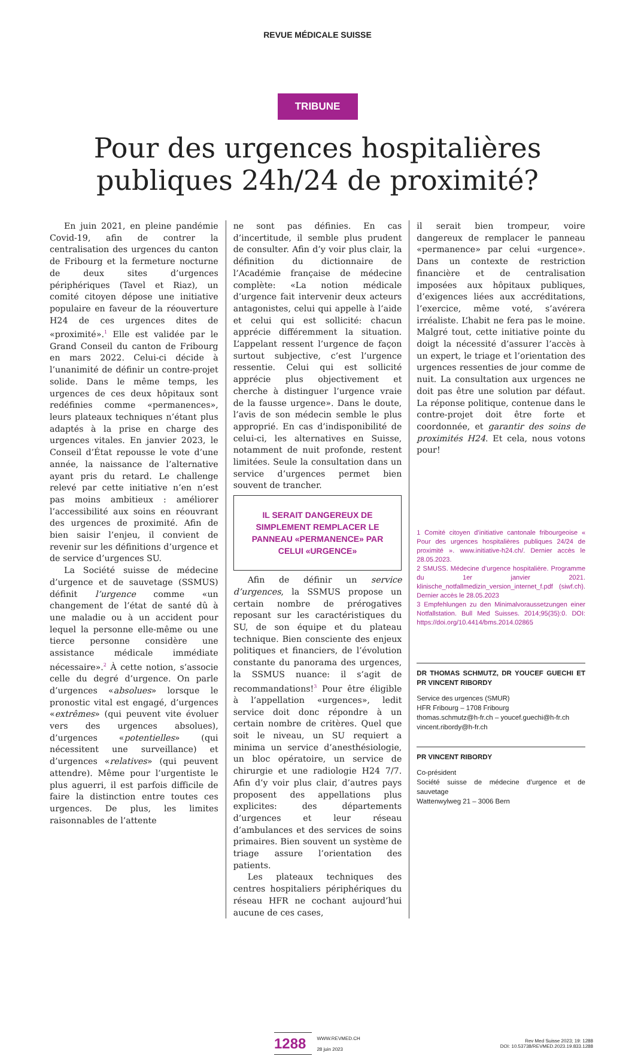REVUE MÉDICALE SUISSE
TRIBUNE
Pour des urgences hospitalières publiques 24h/24 de proximité?
En juin 2021, en pleine pandémie Covid-19, afin de contrer la centralisation des urgences du canton de Fribourg et la fermeture nocturne de deux sites d’urgences périphériques (Tavel et Riaz), un comité citoyen dépose une initiative populaire en faveur de la réouverture H24 de ces urgences dites de «proximité».<sup>1</sup> Elle est validée par le Grand Conseil du canton de Fribourg en mars 2022. Celui-ci décide à l’unanimité de définir un contre-projet solide. Dans le même temps, les urgences de ces deux hôpitaux sont redéfinies comme «permanences», leurs plateaux techniques n’étant plus adaptés à la prise en charge des urgences vitales. En janvier 2023, le Conseil d’État repousse le vote d’une année, la naissance de l’alternative ayant pris du retard. Le challenge relevé par cette initiative n’en n’est pas moins ambitieux : améliorer l’accessibilité aux soins en réouvrant des urgences de proximité. Afin de bien saisir l’enjeu, il convient de revenir sur les définitions d’urgence et de service d’urgences SU.
La Société suisse de médecine d’urgence et de sauvetage (SSMUS) définit l’urgence comme «un changement de l’état de santé dû à une maladie ou à un accident pour lequel la personne elle-même ou une tierce personne considère une assistance médicale immédiate nécessaire».<sup>2</sup> À cette notion, s’associe celle du degré d’urgence. On parle d’urgences «absolues» lorsque le pronostic vital est engagé, d’urgences «extrêmes» (qui peuvent vite évoluer vers des urgences absolues), d’urgences «potentielles» (qui nécessitent une surveillance) et d’urgences «relatives» (qui peuvent attendre). Même pour l’urgentiste le plus aguerri, il est parfois difficile de faire la distinction entre toutes ces urgences. De plus, les limites raisonnables de l’attente
ne sont pas définies. En cas d’incertitude, il semble plus prudent de consulter. Afin d’y voir plus clair, la définition du dictionnaire de l’Académie française de médecine complète: «La notion médicale d’urgence fait intervenir deux acteurs antagonistes, celui qui appelle à l’aide et celui qui est sollicité: chacun apprécie différemment la situation. L’appelant ressent l’urgence de façon surtout subjective, c’est l’urgence ressentie. Celui qui est sollicité apprécie plus objectivement et cherche à distinguer l’urgence vraie de la fausse urgence». Dans le doute, l’avis de son médecin semble le plus approprié. En cas d’indisponibilité de celui-ci, les alternatives en Suisse, notamment de nuit profonde, restent limitées. Seule la consultation dans un service d’urgences permet bien souvent de trancher.
IL SERAIT DANGEREUX DE SIMPLEMENT REMPLACER LE PANNEAU «PERMANENCE» PAR CELUI «URGENCE»
Afin de définir un service d’urgences, la SSMUS propose un certain nombre de prérogatives reposant sur les caractéristiques du SU, de son équipe et du plateau technique. Bien consciente des enjeux politiques et financiers, de l’évolution constante du panorama des urgences, la SSMUS nuance: il s’agit de recommandations!<sup>3</sup> Pour être éligible à l’appellation «urgences», ledit service doit donc répondre à un certain nombre de critères. Quel que soit le niveau, un SU requiert a minima un service d’anesthésiologie, un bloc opératoire, un service de chirurgie et une radiologie H24 7/7. Afin d’y voir plus clair, d’autres pays proposent des appellations plus explicites: des départements d’urgences et leur réseau d’ambulances et des services de soins primaires. Bien souvent un système de triage assure l’orientation des patients.
Les plateaux techniques des centres hospitaliers périphériques du réseau HFR ne cochant aujourd’hui aucune de ces cases,
il serait bien trompeur, voire dangereux de remplacer le panneau «permanence» par celui «urgence». Dans un contexte de restriction financière et de centralisation imposées aux hôpitaux publiques, d’exigences liées aux accréditations, l’exercice, même voté, s’avérera irréaliste. L’habit ne fera pas le moine. Malgré tout, cette initiative pointe du doigt la nécessité d’assurer l’accès à un expert, le triage et l’orientation des urgences ressenties de jour comme de nuit. La consultation aux urgences ne doit pas être une solution par défaut. La réponse politique, contenue dans le contre-projet doit être forte et coordonnée, et garantir des soins de proximités H24. Et cela, nous votons pour!
1 Comité citoyen d’initiative cantonale fribourgeoise « Pour des urgences hospitalières publiques 24/24 de proximité ». www.initiative-h24.ch/. Dernier accès le 28.05.2023.
2 SMUSS. Médecine d’urgence hospitalière. Programme du 1er janvier 2021. klinische_notfallmedizin_version_internet_f.pdf (siwf.ch). Dernier accès le 28.05.2023
3 Empfehlungen zu den Minimalvoraussetzungen einer Notfallstation. Bull Med Suisses. 2014;95(35):0. DOI: https://doi.org/10.4414/bms.2014.02865
DR THOMAS SCHMUTZ, DR YOUCEF GUECHI ET PR VINCENT RIBORDY
Service des urgences (SMUR)
HFR Fribourg – 1708 Fribourg
thomas.schmutz@h-fr.ch – youcef.guechi@h-fr.ch
vincent.ribordy@h-fr.ch
PR VINCENT RIBORDY
Co-président
Société suisse de médecine d’urgence et de sauvetage
Wattenwylweg 21 – 3006 Bern
1288 WWW.REVMED.CH
28 juin 2023
Rev Med Suisse 2023; 19: 1288
DOI: 10.53738/REVMED.2023.19.833.1288